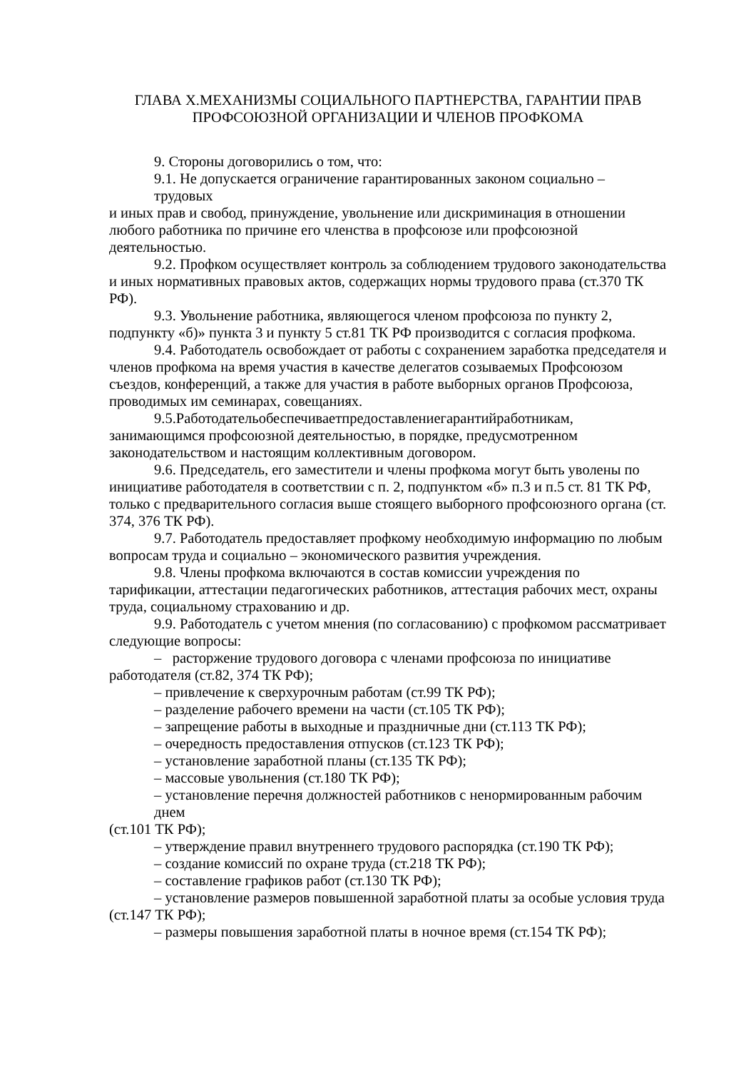ГЛАВА X.МЕХАНИЗМЫ СОЦИАЛЬНОГО ПАРТНЕРСТВА, ГАРАНТИИ ПРАВ
ПРОФСОЮЗНОЙ ОРГАНИЗАЦИИ И ЧЛЕНОВ ПРОФКОМА
9. Стороны договорились о том, что:
9.1. Не допускается ограничение гарантированных законом социально – трудовых
и иных прав и свобод, принуждение, увольнение или дискриминация в отношении любого работника по причине его членства в профсоюзе или профсоюзной деятельностью.
9.2. Профком осуществляет контроль за соблюдением трудового законодательства
и иных нормативных правовых актов, содержащих нормы трудового права (ст.370 ТК РФ).
9.3. Увольнение работника, являющегося членом профсоюза по пункту 2, подпункту «б)» пункта 3 и пункту 5 ст.81 ТК РФ производится с согласия профкома.
9.4. Работодатель освобождает от работы с сохранением заработка председателя и членов профкома на время участия в качестве делегатов созываемых Профсоюзом съездов, конференций, а также для участия в работе выборных органов Профсоюза, проводимых им семинарах, совещаниях.
9.5.Работодательобеспечиваетпредоставлениегарантийработникам, занимающимся профсоюзной деятельностью, в порядке, предусмотренном законодательством и настоящим коллективным договором.
9.6. Председатель, его заместители и члены профкома могут быть уволены по инициативе работодателя в соответствии с п. 2, подпунктом «б» п.3 и п.5 ст. 81 ТК РФ, только с предварительного согласия выше стоящего выборного профсоюзного органа (ст. 374, 376 ТК РФ).
9.7. Работодатель предоставляет профкому необходимую информацию по любым вопросам труда и социально – экономического развития учреждения.
9.8. Члены профкома включаются в состав комиссии учреждения по тарификации, аттестации педагогических работников, аттестация рабочих мест, охраны труда, социальному страхованию и др.
9.9. Работодатель с учетом мнения (по согласованию) с профкомом рассматривает следующие вопросы:
– расторжение трудового договора с членами профсоюза по инициативе работодателя (ст.82, 374 ТК РФ);
– привлечение к сверхурочным работам (ст.99 ТК РФ);
– разделение рабочего времени на части (ст.105 ТК РФ);
– запрещение работы в выходные и праздничные дни (ст.113 ТК РФ);
– очередность предоставления отпусков (ст.123 ТК РФ);
– установление заработной планы (ст.135 ТК РФ);
– массовые увольнения (ст.180 ТК РФ);
– установление перечня должностей работников с ненормированным рабочим днем
(ст.101 ТК РФ);
– утверждение правил внутреннего трудового распорядка (ст.190 ТК РФ);
– создание комиссий по охране труда (ст.218 ТК РФ);
– составление графиков работ (ст.130 ТК РФ);
– установление размеров повышенной заработной платы за особые условия труда
(ст.147 ТК РФ);
– размеры повышения заработной платы в ночное время (ст.154 ТК РФ);